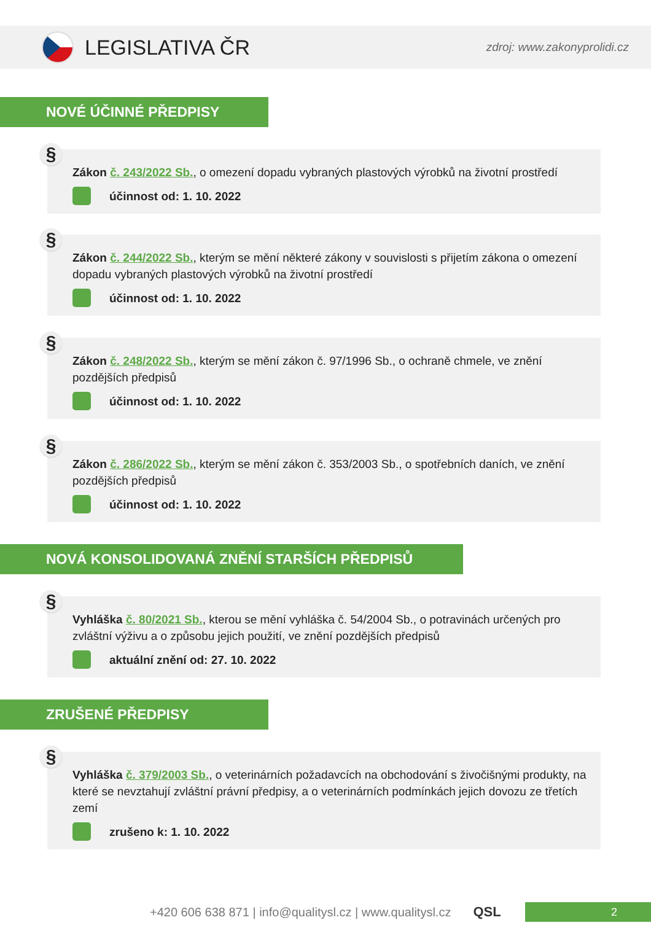LEGISLATIVA ČR
zdroj: www.zakonyprolidi.cz
NOVÉ ÚČINNÉ PŘEDPISY
§
Zákon č. 243/2022 Sb., o omezení dopadu vybraných plastových výrobků na životní prostředí
účinnost od: 1. 10. 2022
§
Zákon č. 244/2022 Sb., kterým se mění některé zákony v souvislosti s přijetím zákona o omezení dopadu vybraných plastových výrobků na životní prostředí
účinnost od: 1. 10. 2022
§
Zákon č. 248/2022 Sb., kterým se mění zákon č. 97/1996 Sb., o ochraně chmele, ve znění pozdějších předpisů
účinnost od: 1. 10. 2022
§
Zákon č. 286/2022 Sb., kterým se mění zákon č. 353/2003 Sb., o spotřebních daních, ve znění pozdějších předpisů
účinnost od: 1. 10. 2022
NOVÁ KONSOLIDOVANÁ ZNĚNÍ STARŠÍCH PŘEDPISŮ
§
Vyhláška č. 80/2021 Sb., kterou se mění vyhláška č. 54/2004 Sb., o potravinách určených pro zvláštní výživu a o způsobu jejich použití, ve znění pozdějších předpisů
aktuální znění od: 27. 10. 2022
ZRUŠENÉ PŘEDPISY
§
Vyhláška č. 379/2003 Sb., o veterinárních požadavcích na obchodování s živočišnými produkty, na které se nevztahují zvláštní právní předpisy, a o veterinárních podmínkách jejich dovozu ze třetích zemí
zrušeno k: 1. 10. 2022
+420 606 638 871 | info@qualitysl.cz | www.qualitysl.cz QSL
2